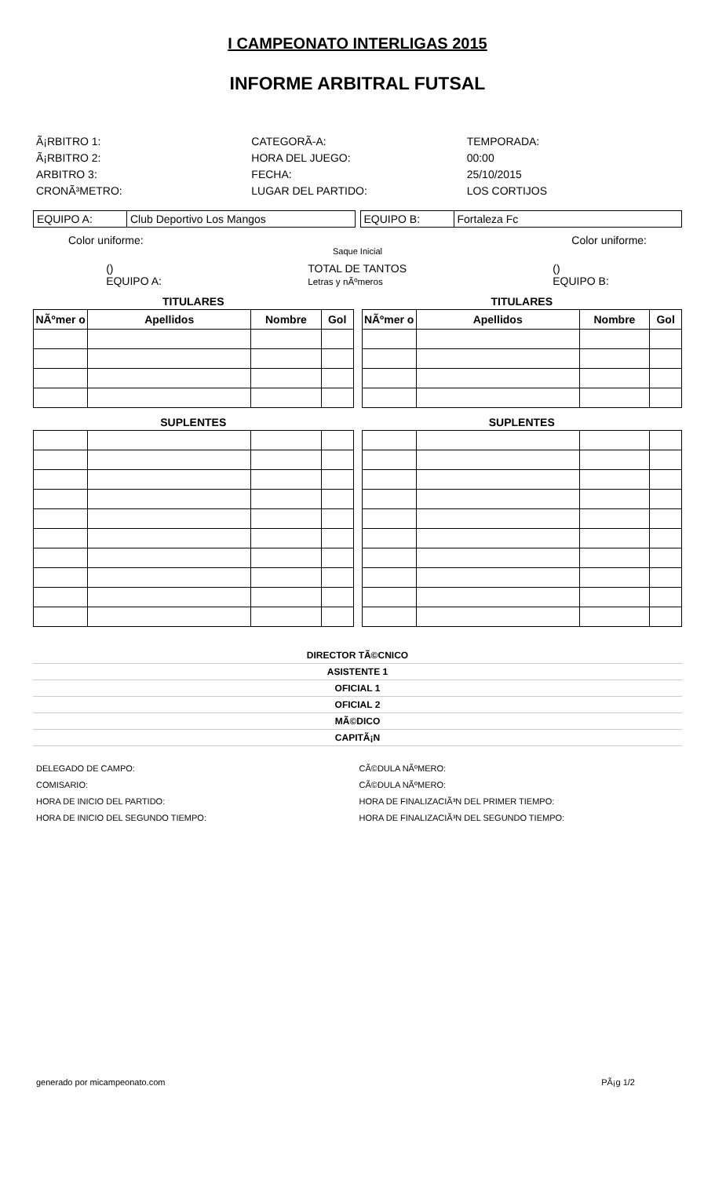I CAMPEONATO INTERLIGAS 2015
INFORME ARBITRAL FUTSAL
Ã¡RBITRO 1:
Ã¡RBITRO 2:
ARBITRO 3:
CRONÃ³METRO:
CATEGORÃ-A:
HORA DEL JUEGO:
FECHA:
LUGAR DEL PARTIDO:
TEMPORADA:
00:00
25/10/2015
LOS CORTIJOS
| EQUIPO A: | Club Deportivo Los Mangos |
| EQUIPO B: | Fortaleza Fc |
Color uniforme: Saque Inicial Color uniforme:
()
EQUIPO A: TOTAL DE TANTOS
Letras y nÃºmeros ()
EQUIPO B:
TITULARES
| NÃºmer o | Apellidos | Nombre | Gol |
| --- | --- | --- | --- |
SUPLENTES
TITULARES
| NÃºmer o | Apellidos | Nombre | Gol |
| --- | --- | --- | --- |
SUPLENTES
DIRECTOR TÃ©CNICO
ASISTENTE 1
OFICIAL 1
OFICIAL 2
MÃ©DICO
CAPITÃ¡N
DELEGADO DE CAMPO:
COMISARIO:
HORA DE INICIO DEL PARTIDO:
HORA DE INICIO DEL SEGUNDO TIEMPO:
CÃ©DULA NÃºMERO:
CÃ©DULA NÃºMERO:
HORA DE FINALIZACIÃ³N DEL PRIMER TIEMPO:
HORA DE FINALIZACIÃ³N DEL SEGUNDO TIEMPO:
generado por micampeonato.com PÃ¡g 1/2